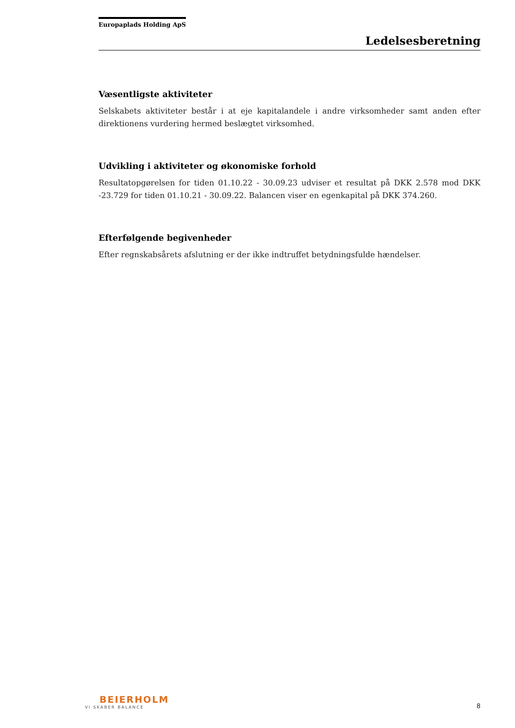Europaplads Holding ApS
Ledelsesberetning
Væsentligste aktiviteter
Selskabets aktiviteter består i at eje kapitalandele i andre virksomheder samt anden efter direktionens vurdering hermed beslægtet virksomhed.
Udvikling i aktiviteter og økonomiske forhold
Resultatopgørelsen for tiden 01.10.22 - 30.09.23 udviser et resultat på DKK 2.578 mod DKK -23.729 for tiden 01.10.21 - 30.09.22. Balancen viser en egenkapital på DKK 374.260.
Efterfølgende begivenheder
Efter regnskabsårets afslutning er der ikke indtruffet betydningsfulde hændelser.
BEIERHOLM
VI SKABER BALANCE
8